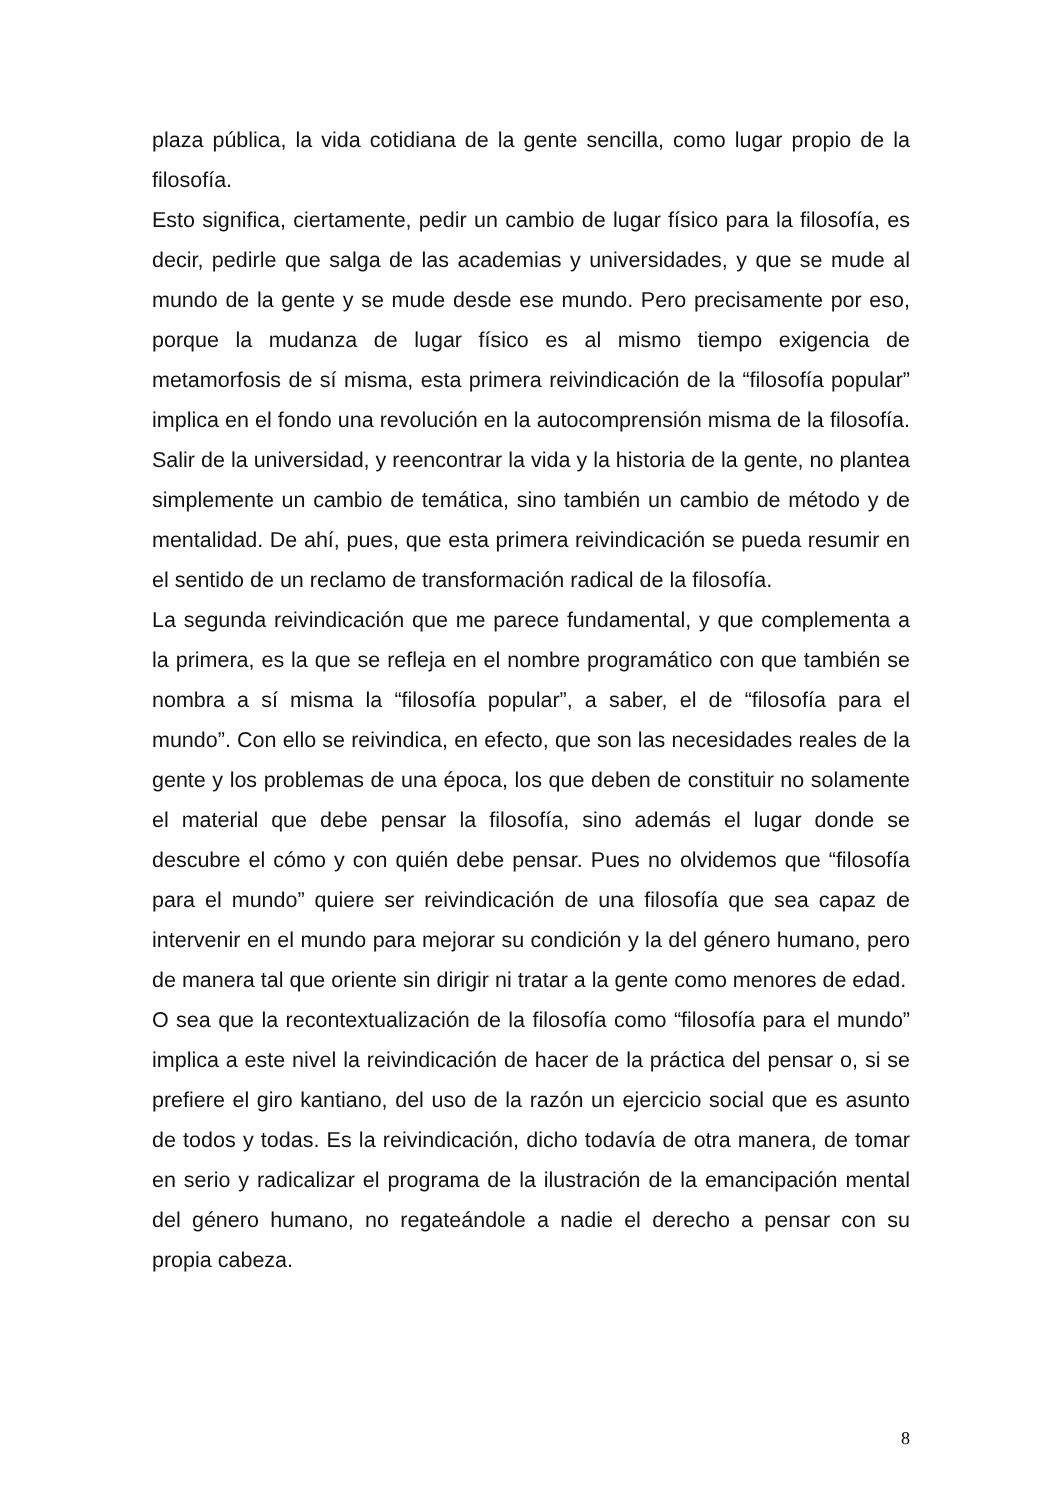plaza pública, la vida cotidiana de la gente sencilla, como lugar propio de la filosofía.
Esto significa, ciertamente, pedir un cambio de lugar físico para la filosofía, es decir, pedirle que salga de las academias y universidades, y que se mude al mundo de la gente y se mude desde ese mundo. Pero precisamente por eso, porque la mudanza de lugar físico es al mismo tiempo exigencia de metamorfosis de sí misma, esta primera reivindicación de la “filosofía popular” implica en el fondo una revolución en la autocomprensión misma de la filosofía. Salir de la universidad, y reencontrar la vida y la historia de la gente, no plantea simplemente un cambio de temática, sino también un cambio de método y de mentalidad. De ahí, pues, que esta primera reivindicación se pueda resumir en el sentido de un reclamo de transformación radical de la filosofía.
La segunda reivindicación que me parece fundamental, y que complementa a la primera, es la que se refleja en el nombre programático con que también se nombra a sí misma la “filosofía popular”, a saber, el de “filosofía para el mundo”. Con ello se reivindica, en efecto, que son las necesidades reales de la gente y los problemas de una época, los que deben de constituir no solamente el material que debe pensar la filosofía, sino además el lugar donde se descubre el cómo y con quién debe pensar. Pues no olvidemos que “filosofía para el mundo” quiere ser reivindicación de una filosofía que sea capaz de intervenir en el mundo para mejorar su condición y la del género humano, pero de manera tal que oriente sin dirigir ni tratar a la gente como menores de edad.
O sea que la recontextualización de la filosofía como “filosofía para el mundo” implica a este nivel la reivindicación de hacer de la práctica del pensar o, si se prefiere el giro kantiano, del uso de la razón un ejercicio social que es asunto de todos y todas. Es la reivindicación, dicho todavía de otra manera, de tomar en serio y radicalizar el programa de la ilustración de la emancipación mental del género humano, no regateándole a nadie el derecho a pensar con su propia cabeza.
8